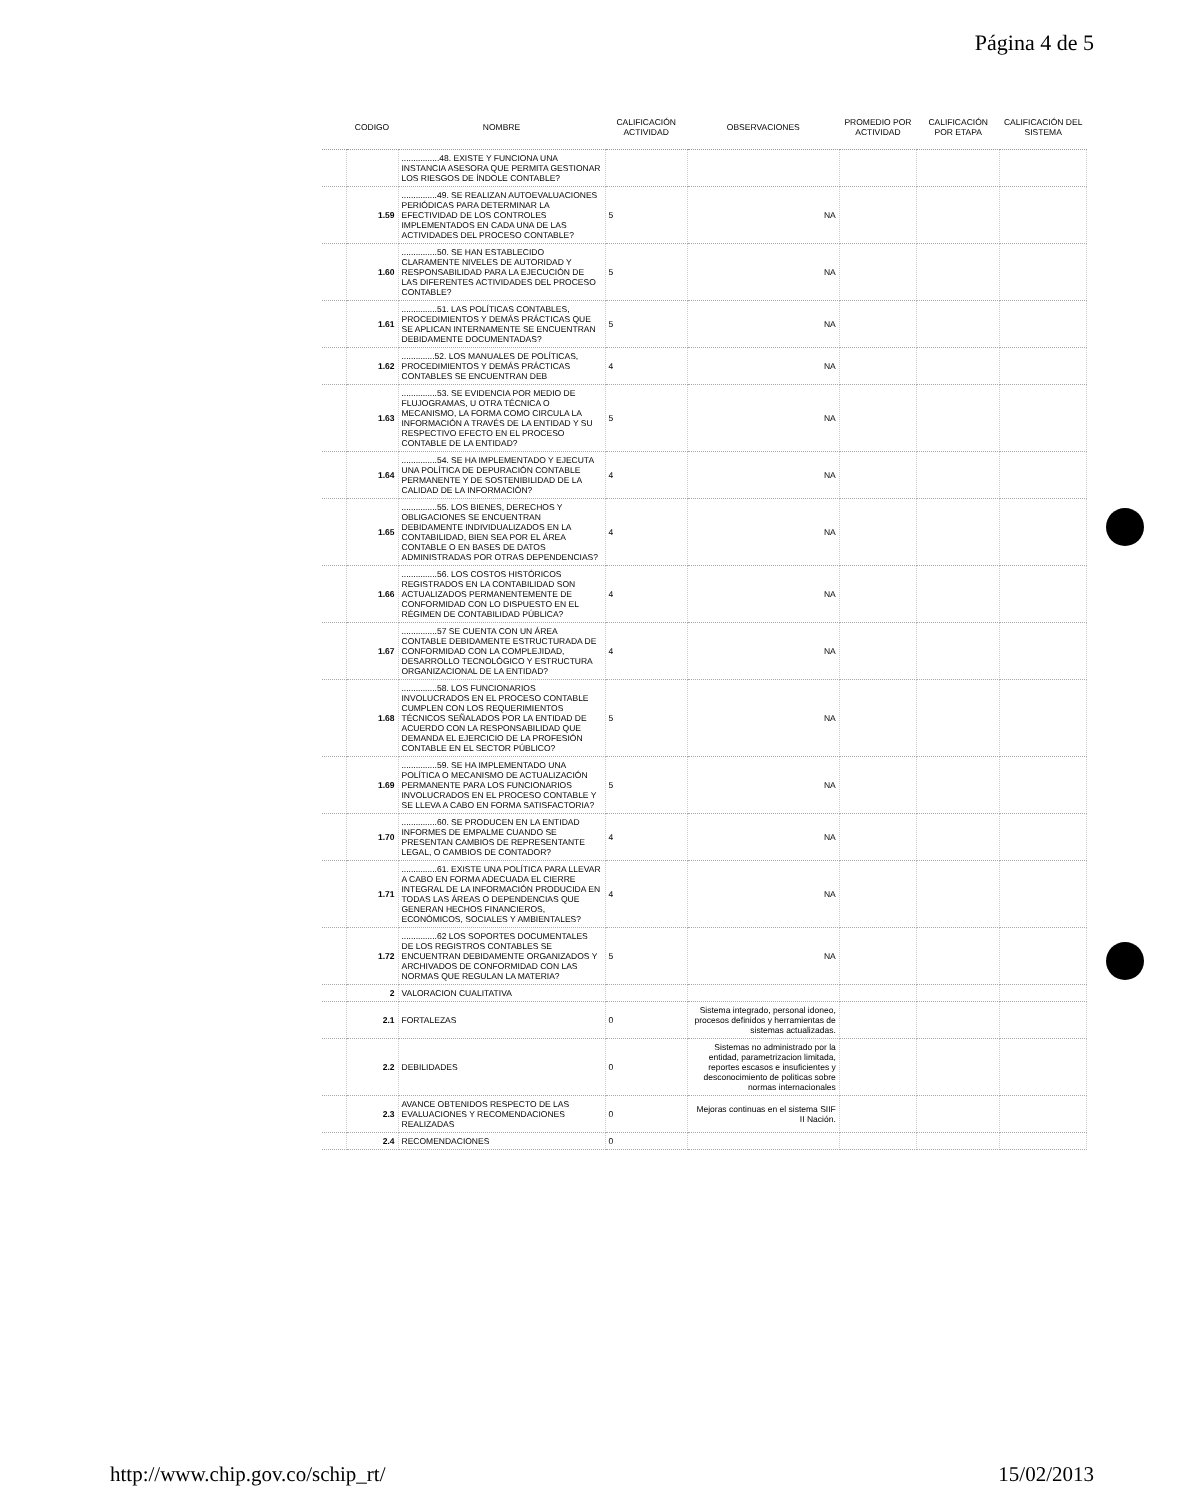Página 4 de 5
| | CODIGO | NOMBRE | CALIFICACIÓN ACTIVIDAD | OBSERVACIONES | PROMEDIO POR ACTIVIDAD | CALIFICACIÓN POR ETAPA | CALIFICACIÓN DEL SISTEMA |
| --- | --- | --- | --- | --- | --- | --- | --- |
| | | ................48. EXISTE Y FUNCIONA UNA INSTANCIA ASESORA QUE PERMITA GESTIONAR LOS RIESGOS DE ÍNDOLE CONTABLE? | | | | | |
| | 1.59 | ...............49. SE REALIZAN AUTOEVALUACIONES PERIÓDICAS PARA DETERMINAR LA EFECTIVIDAD DE LOS CONTROLES IMPLEMENTADOS EN CADA UNA DE LAS ACTIVIDADES DEL PROCESO CONTABLE? | 5 | NA | | | |
| | 1.60 | ...............50. SE HAN ESTABLECIDO CLARAMENTE NIVELES DE AUTORIDAD Y RESPONSABILIDAD PARA LA EJECUCIÓN DE LAS DIFERENTES ACTIVIDADES DEL PROCESO CONTABLE? | 5 | NA | | | |
| | 1.61 | ...............51. LAS POLÍTICAS CONTABLES, PROCEDIMIENTOS Y DEMÁS PRÁCTICAS QUE SE APLICAN INTERNAMENTE SE ENCUENTRAN DEBIDAMENTE DOCUMENTADAS? | 5 | NA | | | |
| | 1.62 | ..............52. LOS MANUALES DE POLÍTICAS, PROCEDIMIENTOS Y DEMÁS PRÁCTICAS CONTABLES SE ENCUENTRAN DEB | 4 | NA | | | |
| | 1.63 | ...............53. SE EVIDENCIA POR MEDIO DE FLUJOGRAMAS, U OTRA TÉCNICA O MECANISMO, LA FORMA COMO CIRCULA LA INFORMACIÓN A TRAVÉS DE LA ENTIDAD Y SU RESPECTIVO EFECTO EN EL PROCESO CONTABLE DE LA ENTIDAD? | 5 | NA | | | |
| | 1.64 | ...............54. SE HA IMPLEMENTADO Y EJECUTA UNA POLÍTICA DE DEPURACIÓN CONTABLE PERMANENTE Y DE SOSTENIBILIDAD DE LA CALIDAD DE LA INFORMACIÓN? | 4 | NA | | | |
| | 1.65 | ...............55. LOS BIENES, DERECHOS Y OBLIGACIONES SE ENCUENTRAN DEBIDAMENTE INDIVIDUALIZADOS EN LA CONTABILIDAD, BIEN SEA POR EL ÁREA CONTABLE O EN BASES DE DATOS ADMINISTRADAS POR OTRAS DEPENDENCIAS? | 4 | NA | | | |
| | 1.66 | ...............56. LOS COSTOS HISTÓRICOS REGISTRADOS EN LA CONTABILIDAD SON ACTUALIZADOS PERMANENTEMENTE DE CONFORMIDAD CON LO DISPUESTO EN EL RÉGIMEN DE CONTABILIDAD PÚBLICA? | 4 | NA | | | |
| | 1.67 | ...............57 SE CUENTA CON UN ÁREA CONTABLE DEBIDAMENTE ESTRUCTURADA DE CONFORMIDAD CON LA COMPLEJIDAD, DESARROLLO TECNOLÓGICO Y ESTRUCTURA ORGANIZACIONAL DE LA ENTIDAD? | 4 | NA | | | |
| | 1.68 | ...............58. LOS FUNCIONARIOS INVOLUCRADOS EN EL PROCESO CONTABLE CUMPLEN CON LOS REQUERIMIENTOS TÉCNICOS SEÑALADOS POR LA ENTIDAD DE ACUERDO CON LA RESPONSABILIDAD QUE DEMANDA EL EJERCICIO DE LA PROFESIÓN CONTABLE EN EL SECTOR PÚBLICO? | 5 | NA | | | |
| | 1.69 | ...............59. SE HA IMPLEMENTADO UNA POLÍTICA O MECANISMO DE ACTUALIZACIÓN PERMANENTE PARA LOS FUNCIONARIOS INVOLUCRADOS EN EL PROCESO CONTABLE Y SE LLEVA A CABO EN FORMA SATISFACTORIA? | 5 | NA | | | |
| | 1.70 | ...............60. SE PRODUCEN EN LA ENTIDAD INFORMES DE EMPALME CUANDO SE PRESENTAN CAMBIOS DE REPRESENTANTE LEGAL, O CAMBIOS DE CONTADOR? | 4 | NA | | | |
| | 1.71 | ...............61. EXISTE UNA POLÍTICA PARA LLEVAR A CABO EN FORMA ADECUADA EL CIERRE INTEGRAL DE LA INFORMACIÓN PRODUCIDA EN TODAS LAS ÁREAS O DEPENDENCIAS QUE GENERAN HECHOS FINANCIEROS, ECONÓMICOS, SOCIALES Y AMBIENTALES? | 4 | NA | | | |
| | 1.72 | ...............62 LOS SOPORTES DOCUMENTALES DE LOS REGISTROS CONTABLES SE ENCUENTRAN DEBIDAMENTE ORGANIZADOS Y ARCHIVADOS DE CONFORMIDAD CON LAS NORMAS QUE REGULAN LA MATERIA? | 5 | NA | | | |
| | 2 | VALORACION CUALITATIVA | | | | | |
| | 2.1 | FORTALEZAS | 0 | Sistema integrado, personal idoneo, procesos definidos y herramientas de sistemas actualizadas. | | | |
| | 2.2 | DEBILIDADES | 0 | Sistemas no administrado por la entidad, parametrizacion limitada, reportes escasos e insuficientes y desconocimiento de politicas sobre normas internacionales | | | |
| | 2.3 | AVANCE OBTENIDOS RESPECTO DE LAS EVALUACIONES Y RECOMENDACIONES REALIZADAS | 0 | Mejoras continuas en el sistema SIIF II Nación. | | | |
| | 2.4 | RECOMENDACIONES | 0 | | | | |
http://www.chip.gov.co/schip_rt/
15/02/2013